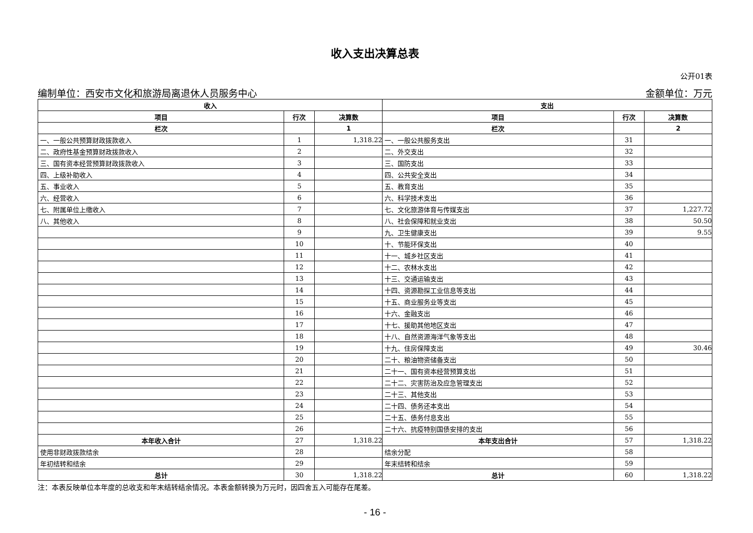收入支出决算总表
公开01表
编制单位：西安市文化和旅游局离退休人员服务中心 金额单位：万元
| 收入 | | | 支出 | | |
| --- | --- | --- | --- | --- | --- |
| 项目 | 行次 | 决算数 | 项目 | 行次 | 决算数 |
| 栏次 | | 1 | 栏次 | | 2 |
| 一、一般公共预算财政拨款收入 | 1 | 1,318.22 | 一、一般公共服务支出 | 31 | |
| 二、政府性基金预算财政拨款收入 | 2 | | 二、外交支出 | 32 | |
| 三、国有资本经营预算财政拨款收入 | 3 | | 三、国防支出 | 33 | |
| 四、上级补助收入 | 4 | | 四、公共安全支出 | 34 | |
| 五、事业收入 | 5 | | 五、教育支出 | 35 | |
| 六、经营收入 | 6 | | 六、科学技术支出 | 36 | |
| 七、附属单位上缴收入 | 7 | | 七、文化旅游体育与传媒支出 | 37 | 1,227.72 |
| 八、其他收入 | 8 | | 八、社会保障和就业支出 | 38 | 50.50 |
| | 9 | | 九、卫生健康支出 | 39 | 9.55 |
| | 10 | | 十、节能环保支出 | 40 | |
| | 11 | | 十一、城乡社区支出 | 41 | |
| | 12 | | 十二、农林水支出 | 42 | |
| | 13 | | 十三、交通运输支出 | 43 | |
| | 14 | | 十四、资源勘探工业信息等支出 | 44 | |
| | 15 | | 十五、商业服务业等支出 | 45 | |
| | 16 | | 十六、金融支出 | 46 | |
| | 17 | | 十七、援助其他地区支出 | 47 | |
| | 18 | | 十八、自然资源海洋气象等支出 | 48 | |
| | 19 | | 十九、住房保障支出 | 49 | 30.46 |
| | 20 | | 二十、粮油物资储备支出 | 50 | |
| | 21 | | 二十一、国有资本经营预算支出 | 51 | |
| | 22 | | 二十二、灾害防治及应急管理支出 | 52 | |
| | 23 | | 二十三、其他支出 | 53 | |
| | 24 | | 二十四、债务还本支出 | 54 | |
| | 25 | | 二十五、债务付息支出 | 55 | |
| | 26 | | 二十六、抗疫特别国债安排的支出 | 56 | |
| 本年收入合计 | 27 | 1,318.22 | 本年支出合计 | 57 | 1,318.22 |
| 使用非财政拨款结余 | 28 | | 结余分配 | 58 | |
| 年初结转和结余 | 29 | | 年末结转和结余 | 59 | |
| 总计 | 30 | 1,318.22 | 总计 | 60 | 1,318.22 |
注：本表反映单位本年度的总收支和年末结转结余情况。本表金额转换为万元时，因四舍五入可能存在尾差。
- 16 -